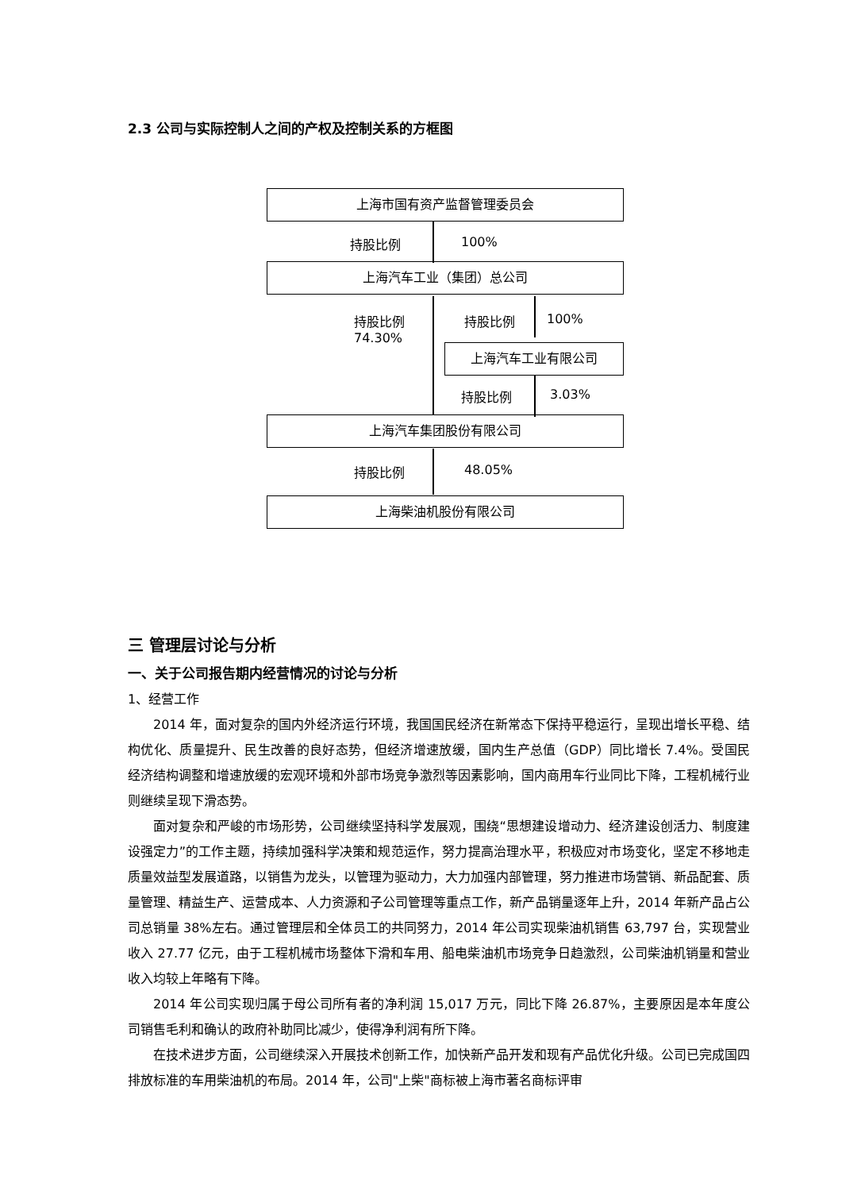2.3 公司与实际控制人之间的产权及控制关系的方框图
上海市国有资产监督管理委员会
持股比例 100%
上海汽车工业（集团）总公司
持股比例
74.30%
持股比例 100%
上海汽车工业有限公司
持股比例 3.03%
上海汽车集团股份有限公司
持股比例 48.05%
上海柴油机股份有限公司
三 管理层讨论与分析
一、关于公司报告期内经营情况的讨论与分析
1、经营工作
2014 年，面对复杂的国内外经济运行环境，我国国民经济在新常态下保持平稳运行，呈现出增长平稳、结构优化、质量提升、民生改善的良好态势，但经济增速放缓，国内生产总值（GDP）同比增长 7.4%。受国民经济结构调整和增速放缓的宏观环境和外部市场竞争激烈等因素影响，国内商用车行业同比下降，工程机械行业则继续呈现下滑态势。
面对复杂和严峻的市场形势，公司继续坚持科学发展观，围绕“思想建设增动力、经济建设创活力、制度建设强定力”的工作主题，持续加强科学决策和规范运作，努力提高治理水平，积极应对市场变化，坚定不移地走质量效益型发展道路，以销售为龙头，以管理为驱动力，大力加强内部管理，努力推进市场营销、新品配套、质量管理、精益生产、运营成本、人力资源和子公司管理等重点工作，新产品销量逐年上升，2014 年新产品占公司总销量 38%左右。通过管理层和全体员工的共同努力，2014 年公司实现柴油机销售 63,797 台，实现营业收入 27.77 亿元，由于工程机械市场整体下滑和车用、船电柴油机市场竞争日趋激烈，公司柴油机销量和营业收入均较上年略有下降。
2014 年公司实现归属于母公司所有者的净利润 15,017 万元，同比下降 26.87%，主要原因是本年度公司销售毛利和确认的政府补助同比减少，使得净利润有所下降。
在技术进步方面，公司继续深入开展技术创新工作，加快新产品开发和现有产品优化升级。公司已完成国四排放标准的车用柴油机的布局。2014 年，公司"上柴"商标被上海市著名商标评审